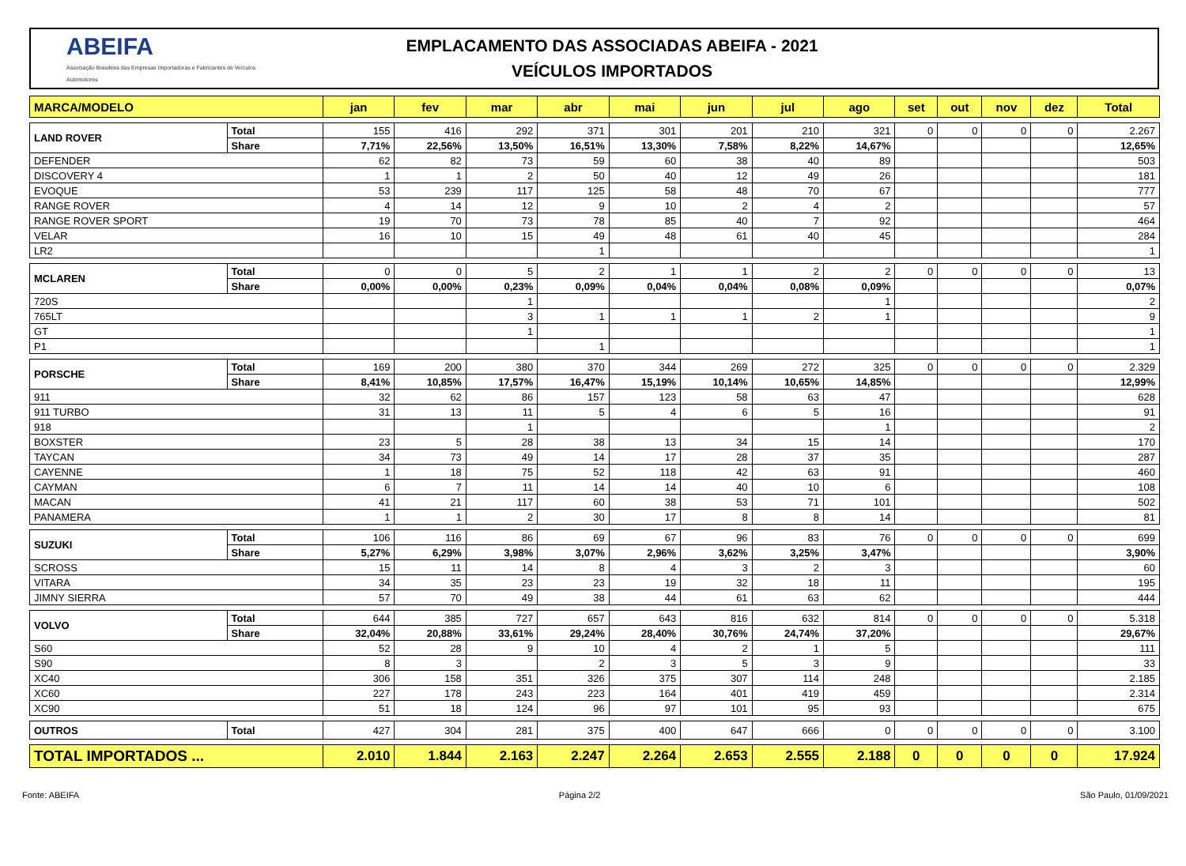ABEIFA
Associação Brasileira das Empresas Importadoras e Fabricantes de Veículos Automotores
EMPLACAMENTO DAS ASSOCIADAS ABEIFA - 2021
VEÍCULOS IMPORTADOS
| MARCA/MODELO | | jan | fev | mar | abr | mai | jun | jul | ago | set | out | nov | dez | Total |
| --- | --- | --- | --- | --- | --- | --- | --- | --- | --- | --- | --- | --- | --- | --- |
| LAND ROVER | Total | 155 | 416 | 292 | 371 | 301 | 201 | 210 | 321 | 0 | 0 | 0 | 0 | 2.267 |
| | Share | 7,71% | 22,56% | 13,50% | 16,51% | 13,30% | 7,58% | 8,22% | 14,67% | | | | | 12,65% |
| DEFENDER | | 62 | 82 | 73 | 59 | 60 | 38 | 40 | 89 | | | | | 503 |
| DISCOVERY 4 | | 1 | 1 | 2 | 50 | 40 | 12 | 49 | 26 | | | | | 181 |
| EVOQUE | | 53 | 239 | 117 | 125 | 58 | 48 | 70 | 67 | | | | | 777 |
| RANGE ROVER | | 4 | 14 | 12 | 9 | 10 | 2 | 4 | 2 | | | | | 57 |
| RANGE ROVER SPORT | | 19 | 70 | 73 | 78 | 85 | 40 | 7 | 92 | | | | | 464 |
| VELAR | | 16 | 10 | 15 | 49 | 48 | 61 | 40 | 45 | | | | | 284 |
| LR2 | | | | | 1 | | | | | | | | | 1 |
| MCLAREN | Total | 0 | 0 | 5 | 2 | 1 | 1 | 2 | 2 | 0 | 0 | 0 | 0 | 13 |
| | Share | 0,00% | 0,00% | 0,23% | 0,09% | 0,04% | 0,04% | 0,08% | 0,09% | | | | | 0,07% |
| 720S | | | | 1 | | | | | 1 | | | | | 2 |
| 765LT | | | | 3 | 1 | 1 | 1 | 2 | 1 | | | | | 9 |
| GT | | | | 1 | | | | | | | | | | 1 |
| P1 | | | | | 1 | | | | | | | | | 1 |
| PORSCHE | Total | 169 | 200 | 380 | 370 | 344 | 269 | 272 | 325 | 0 | 0 | 0 | 0 | 2.329 |
| | Share | 8,41% | 10,85% | 17,57% | 16,47% | 15,19% | 10,14% | 10,65% | 14,85% | | | | | 12,99% |
| 911 | | 32 | 62 | 86 | 157 | 123 | 58 | 63 | 47 | | | | | 628 |
| 911 TURBO | | 31 | 13 | 11 | 5 | 4 | 6 | 5 | 16 | | | | | 91 |
| 918 | | | | 1 | | | | | 1 | | | | | 2 |
| BOXSTER | | 23 | 5 | 28 | 38 | 13 | 34 | 15 | 14 | | | | | 170 |
| TAYCAN | | 34 | 73 | 49 | 14 | 17 | 28 | 37 | 35 | | | | | 287 |
| CAYENNE | | 1 | 18 | 75 | 52 | 118 | 42 | 63 | 91 | | | | | 460 |
| CAYMAN | | 6 | 7 | 11 | 14 | 14 | 40 | 10 | 6 | | | | | 108 |
| MACAN | | 41 | 21 | 117 | 60 | 38 | 53 | 71 | 101 | | | | | 502 |
| PANAMERA | | 1 | 1 | 2 | 30 | 17 | 8 | 8 | 14 | | | | | 81 |
| SUZUKI | Total | 106 | 116 | 86 | 69 | 67 | 96 | 83 | 76 | 0 | 0 | 0 | 0 | 699 |
| | Share | 5,27% | 6,29% | 3,98% | 3,07% | 2,96% | 3,62% | 3,25% | 3,47% | | | | | 3,90% |
| SCROSS | | 15 | 11 | 14 | 8 | 4 | 3 | 2 | 3 | | | | | 60 |
| VITARA | | 34 | 35 | 23 | 23 | 19 | 32 | 18 | 11 | | | | | 195 |
| JIMNY SIERRA | | 57 | 70 | 49 | 38 | 44 | 61 | 63 | 62 | | | | | 444 |
| VOLVO | Total | 644 | 385 | 727 | 657 | 643 | 816 | 632 | 814 | 0 | 0 | 0 | 0 | 5.318 |
| | Share | 32,04% | 20,88% | 33,61% | 29,24% | 28,40% | 30,76% | 24,74% | 37,20% | | | | | 29,67% |
| S60 | | 52 | 28 | 9 | 10 | 4 | 2 | 1 | 5 | | | | | 111 |
| S90 | | 8 | 3 | | 2 | 3 | 5 | 3 | 9 | | | | | 33 |
| XC40 | | 306 | 158 | 351 | 326 | 375 | 307 | 114 | 248 | | | | | 2.185 |
| XC60 | | 227 | 178 | 243 | 223 | 164 | 401 | 419 | 459 | | | | | 2.314 |
| XC90 | | 51 | 18 | 124 | 96 | 97 | 101 | 95 | 93 | | | | | 675 |
| OUTROS | Total | 427 | 304 | 281 | 375 | 400 | 647 | 666 | 0 | 0 | 0 | 0 | 0 | 3.100 |
| TOTAL IMPORTADOS ... | | 2.010 | 1.844 | 2.163 | 2.247 | 2.264 | 2.653 | 2.555 | 2.188 | 0 | 0 | 0 | 0 | 17.924 |
Fonte: ABEIFA Página 2/2 São Paulo, 01/09/2021